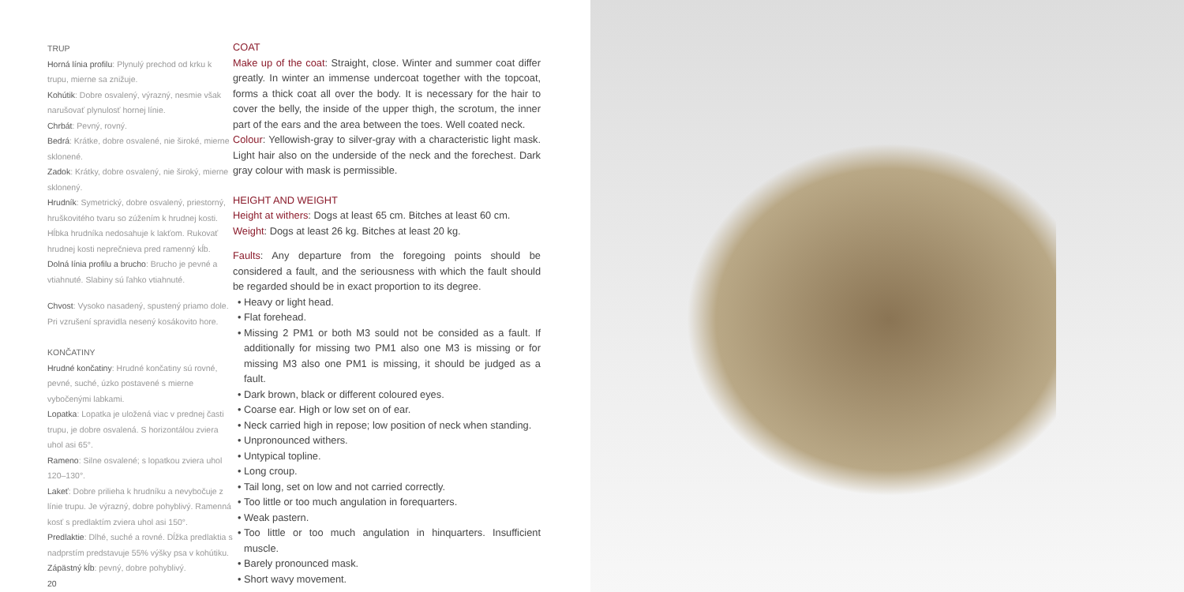TRUP
Horná línia profilu: Plynulý prechod od krku k trupu, mierne sa znižuje.
Kohútik: Dobre osvalený, výrazný, nesmie však narušovať plynulosť hornej línie.
Chrbát: Pevný, rovný.
Bedrá: Krátke, dobre osvalené, nie široké, mierne sklonené.
Zadok: Krátky, dobre osvalený, nie široký, mierne sklonený.
Hrudník: Symetrický, dobre osvalený, priestorný, hruškovitého tvaru so zúžením k hrudnej kosti. Hĺbka hrudníka nedosahuje k lakťom. Rukovať hrudnej kosti neprečnieva pred ramenný kĺb.
Dolná línia profilu a brucho: Brucho je pevné a vtiahnuté. Slabiny sú ľahko vtiahnuté.
Chvost: Vysoko nasadený, spustený priamo dole. Pri vzrušení spravidla nesený kosákovito hore.
KONČATINY
Hrudné končatiny: Hrudné končatiny sú rovné, pevné, suché, úzko postavené s mierne vybočenými labkami.
Lopatka: Lopatka je uložená viac v prednej časti trupu, je dobre osvalená. S horizontálou zviera uhol asi 65°.
Rameno: Silne osvalené; s lopatkou zviera uhol 120–130°.
Lakeť: Dobre prilieha k hrudníku a nevybočuje z línie trupu. Je výrazný, dobre pohyblivý. Ramenná kosť s predlaktím zviera uhol asi 150°.
Predlaktie: Dlhé, suché a rovné. Dĺžka predlaktia s nadprstím predstavuje 55% výšky psa v kohútiku.
Zápästný kĺb: pevný, dobre pohyblivý.
20
COAT
Make up of the coat: Straight, close. Winter and summer coat differ greatly. In winter an immense undercoat together with the topcoat, forms a thick coat all over the body. It is necessary for the hair to cover the belly, the inside of the upper thigh, the scrotum, the inner part of the ears and the area between the toes. Well coated neck.
Colour: Yellowish-gray to silver-gray with a characteristic light mask. Light hair also on the underside of the neck and the forechest. Dark gray colour with mask is permissible.
HEIGHT AND WEIGHT
Height at withers: Dogs at least 65 cm. Bitches at least 60 cm.
Weight: Dogs at least 26 kg. Bitches at least 20 kg.
Faults: Any departure from the foregoing points should be considered a fault, and the seriousness with which the fault should be regarded should be in exact proportion to its degree.
Heavy or light head.
Flat forehead.
Missing 2 PM1 or both M3 sould not be consided as a fault. If additionally for missing two PM1 also one M3 is missing or for missing M3 also one PM1 is missing, it should be judged as a fault.
Dark brown, black or different coloured eyes.
Coarse ear. High or low set on of ear.
Neck carried high in repose; low position of neck when standing.
Unpronounced withers.
Untypical topline.
Long croup.
Tail long, set on low and not carried correctly.
Too little or too much angulation in forequarters.
Weak pastern.
Too little or too much angulation in hinquarters. Insufficient muscle.
Barely pronounced mask.
Short wavy movement.